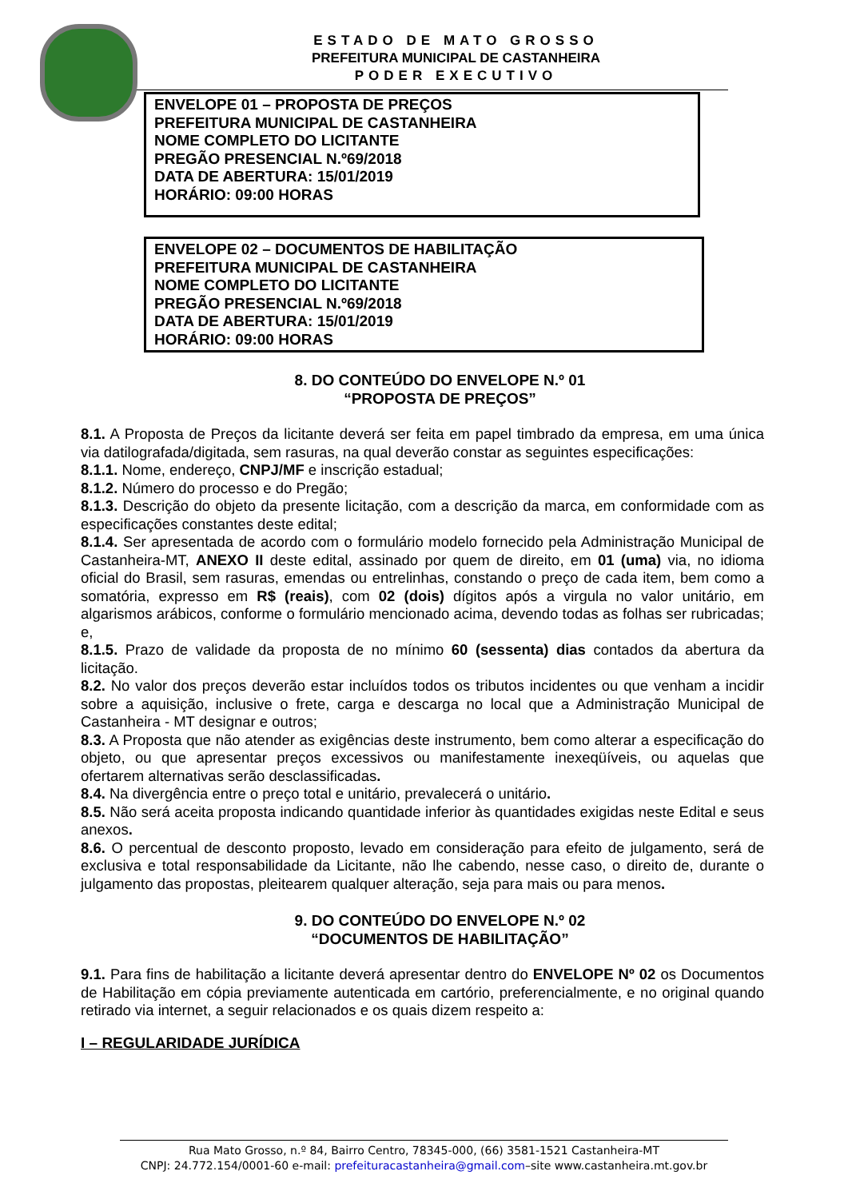ESTADO DE MATO GROSSO
PREFEITURA MUNICIPAL DE CASTANHEIRA
PODER EXECUTIVO
ENVELOPE 01 – PROPOSTA DE PREÇOS
PREFEITURA MUNICIPAL DE CASTANHEIRA
NOME COMPLETO DO LICITANTE
PREGÃO PRESENCIAL N.º69/2018
DATA DE ABERTURA: 15/01/2019
HORÁRIO: 09:00 HORAS
ENVELOPE 02 – DOCUMENTOS DE HABILITAÇÃO
PREFEITURA MUNICIPAL DE CASTANHEIRA
NOME COMPLETO DO LICITANTE
PREGÃO PRESENCIAL N.º69/2018
DATA DE ABERTURA: 15/01/2019
HORÁRIO: 09:00 HORAS
8. DO CONTEÚDO DO ENVELOPE N.º 01
“PROPOSTA DE PREÇOS”
8.1. A Proposta de Preços da licitante deverá ser feita em papel timbrado da empresa, em uma única via datilografada/digitada, sem rasuras, na qual deverão constar as seguintes especificações:
8.1.1. Nome, endereço, CNPJ/MF e inscrição estadual;
8.1.2. Número do processo e do Pregão;
8.1.3. Descrição do objeto da presente licitação, com a descrição da marca, em conformidade com as especificações constantes deste edital;
8.1.4. Ser apresentada de acordo com o formulário modelo fornecido pela Administração Municipal de Castanheira-MT, ANEXO II deste edital, assinado por quem de direito, em 01 (uma) via, no idioma oficial do Brasil, sem rasuras, emendas ou entrelinhas, constando o preço de cada item, bem como a somatória, expresso em R$ (reais), com 02 (dois) dígitos após a virgula no valor unitário, em algarismos arábicos, conforme o formulário mencionado acima, devendo todas as folhas ser rubricadas; e,
8.1.5. Prazo de validade da proposta de no mínimo 60 (sessenta) dias contados da abertura da licitação.
8.2. No valor dos preços deverão estar incluídos todos os tributos incidentes ou que venham a incidir sobre a aquisição, inclusive o frete, carga e descarga no local que a Administração Municipal de Castanheira - MT designar e outros;
8.3. A Proposta que não atender as exigências deste instrumento, bem como alterar a especificação do objeto, ou que apresentar preços excessivos ou manifestamente inexeqüíveis, ou aquelas que ofertarem alternativas serão desclassificadas.
8.4. Na divergência entre o preço total e unitário, prevalecerá o unitário.
8.5. Não será aceita proposta indicando quantidade inferior às quantidades exigidas neste Edital e seus anexos.
8.6. O percentual de desconto proposto, levado em consideração para efeito de julgamento, será de exclusiva e total responsabilidade da Licitante, não lhe cabendo, nesse caso, o direito de, durante o julgamento das propostas, pleitearem qualquer alteração, seja para mais ou para menos.
9. DO CONTEÚDO DO ENVELOPE N.º 02
“DOCUMENTOS DE HABILITAÇÃO”
9.1. Para fins de habilitação a licitante deverá apresentar dentro do ENVELOPE Nº 02 os Documentos de Habilitação em cópia previamente autenticada em cartório, preferencialmente, e no original quando retirado via internet, a seguir relacionados e os quais dizem respeito a:
I – REGULARIDADE JURÍDICA
Rua Mato Grosso, n.º 84, Bairro Centro, 78345-000, (66) 3581-1521 Castanheira-MT
CNPJ: 24.772.154/0001-60 e-mail: prefeituracastanheira@gmail.com–site www.castanheira.mt.gov.br